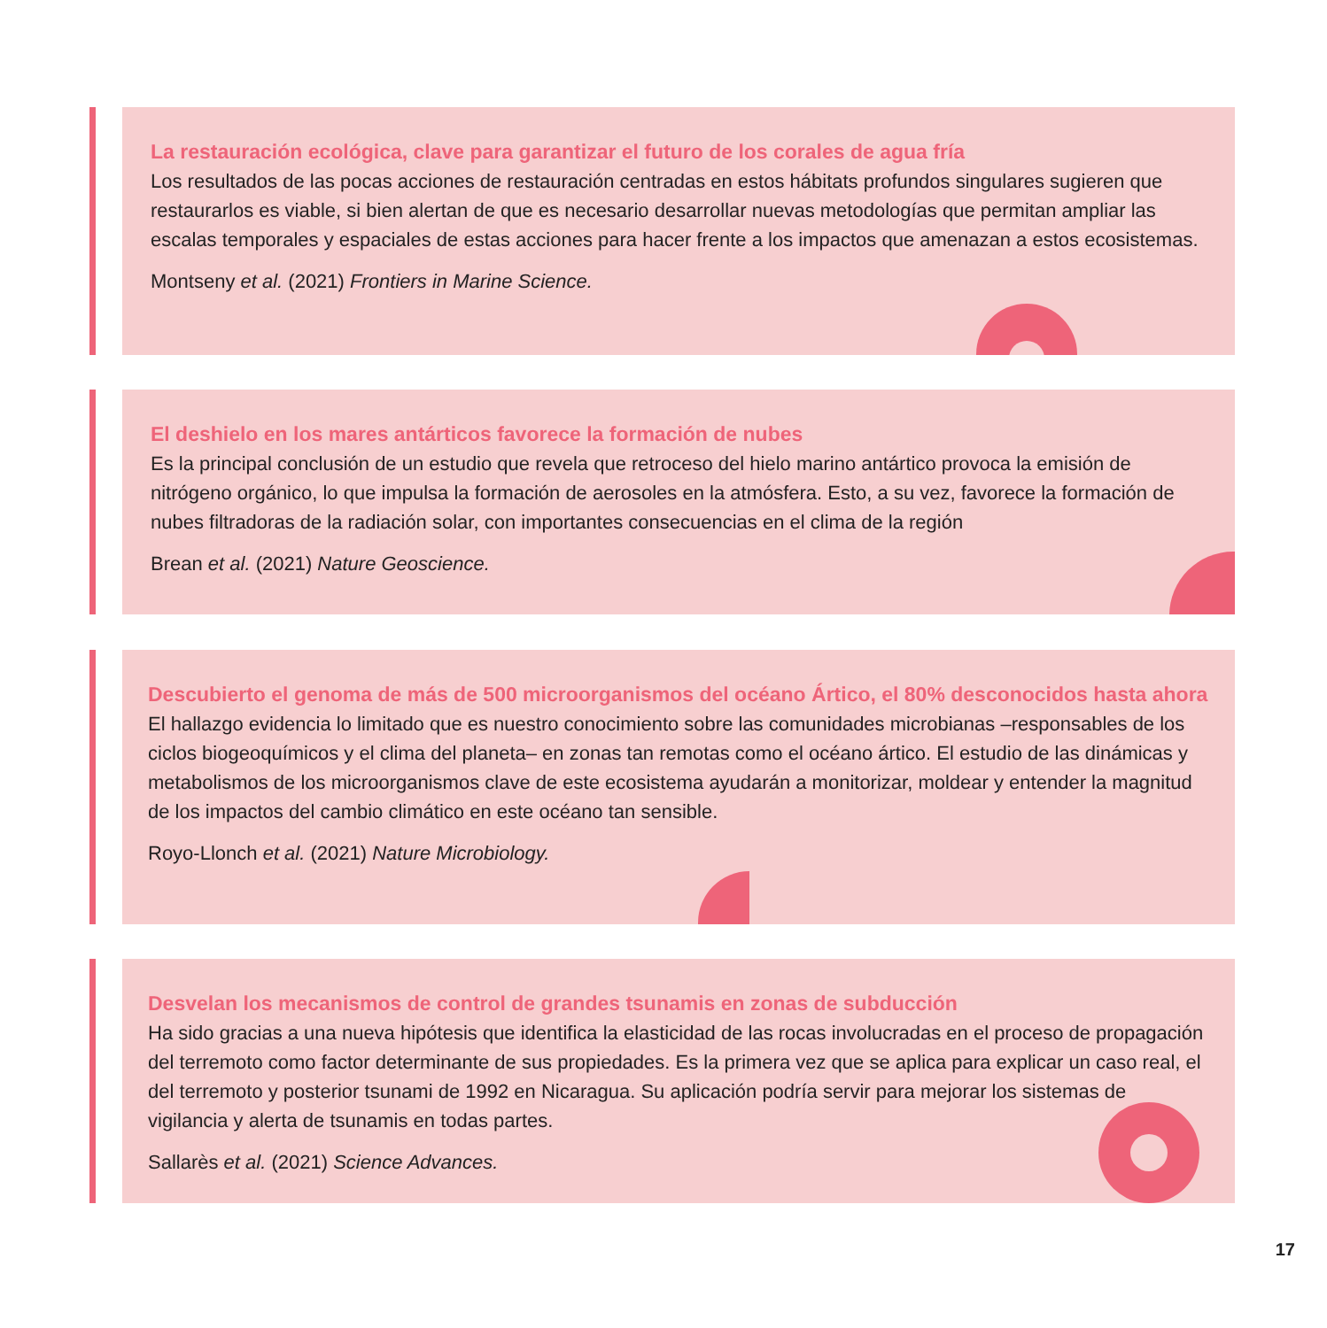La restauración ecológica, clave para garantizar el futuro de los corales de agua fría
Los resultados de las pocas acciones de restauración centradas en estos hábitats profundos singulares sugieren que restaurarlos es viable, si bien alertan de que es necesario desarrollar nuevas metodologías que permitan ampliar las escalas temporales y espaciales de estas acciones para hacer frente a los impactos que amenazan a estos ecosistemas.
Montseny et al. (2021) Frontiers in Marine Science.
El deshielo en los mares antárticos favorece la formación de nubes
Es la principal conclusión de un estudio que revela que retroceso del hielo marino antártico provoca la emisión de nitrógeno orgánico, lo que impulsa la formación de aerosoles en la atmósfera. Esto, a su vez, favorece la formación de nubes filtradoras de la radiación solar, con importantes consecuencias en el clima de la región
Brean et al. (2021) Nature Geoscience.
Descubierto el genoma de más de 500 microorganismos del océano Ártico, el 80% desconocidos hasta ahora
El hallazgo evidencia lo limitado que es nuestro conocimiento sobre las comunidades microbianas –responsables de los ciclos biogeoquímicos y el clima del planeta– en zonas tan remotas como el océano ártico. El estudio de las dinámicas y metabolismos de los microorganismos clave de este ecosistema ayudarán a monitorizar, moldear y entender la magnitud de los impactos del cambio climático en este océano tan sensible.
Royo-Llonch et al. (2021) Nature Microbiology.
Desvelan los mecanismos de control de grandes tsunamis en zonas de subducción
Ha sido gracias a una nueva hipótesis que identifica la elasticidad de las rocas involucradas en el proceso de propagación del terremoto como factor determinante de sus propiedades. Es la primera vez que se aplica para explicar un caso real, el del terremoto y posterior tsunami de 1992 en Nicaragua. Su aplicación podría servir para mejorar los sistemas de vigilancia y alerta de tsunamis en todas partes.
Sallarès et al. (2021) Science Advances.
17